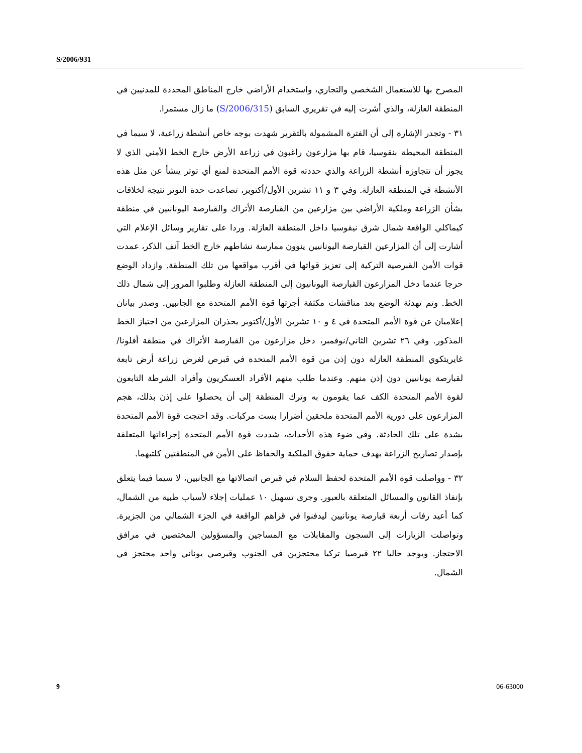S/2006/931
المصرح بها للاستعمال الشخصي والتجاري، واستخدام الأراضي خارج المناطق المحددة للمدنيين في المنطقة العازلة، والذي أشرت إليه في تقريري السابق (S/2006/315) ما زال مستمرا.
٣١ - وتجدر الإشارة إلى أن الفترة المشمولة بالتقرير شهدت بوجه خاص أنشطة زراعية، لا سيما في المنطقة المحيطة بنقوسيا، قام بها مزارعون راغبون في زراعة الأرض خارج الخط الأمني الذي لا يجوز أن تتجاوزه أنشطة الزراعة والذي حددته قوة الأمم المتحدة لمنع أي توتر ينشأ عن مثل هذه الأنشطة في المنطقة العازلة. وفي ٣ و ١١ تشرين الأول/أكتوبر، تصاعدت حدة التوتر نتيجة لخلافات بشأن الزراعة وملكية الأراضي بين مزارعين من القبارصة الأتراك والقبارصة اليونانيين في منطقة كيماكلي الواقعة شمال شرق نيقوسيا داخل المنطقة العازلة. وردا على تقارير وسائل الإعلام التي أشارت إلى أن المزارعين القبارصة اليونانيين ينوون ممارسة نشاطهم خارج الخط آنف الذكر، عمدت قوات الأمن القبرصية التركية إلى تعزيز قواتها في أقرب مواقعها من تلك المنطقة. وازداد الوضع حرجا عندما دخل المزارعون القبارصة اليونانيون إلى المنطقة العازلة وطلبوا المرور إلى شمال ذلك الخط. وتم تهدئة الوضع بعد مناقشات مكثفة أجرتها قوة الأمم المتحدة مع الجانبين. وصدر بيانان إعلاميان عن قوة الأمم المتحدة في ٤ و ١٠ تشرين الأول/أكتوبر يحذران المزارعين من اجتياز الخط المذكور. وفي ٢٦ تشرين الثاني/نوفمبر، دخل مزارعون من القبارصة الأتراك في منطقة أفلونا/غايريتكوي المنطقة العازلة دون إذن من قوة الأمم المتحدة في قبرص لغرض زراعة أرض تابعة لقبارصة يونانيين دون إذن منهم. وعندما طلب منهم الأفراد العسكريون وأفراد الشرطة التابعون لقوة الأمم المتحدة الكف عما يقومون به وترك المنطقة إلى أن يحصلوا على إذن بذلك، هجم المزارعون على دورية الأمم المتحدة ملحقين أضرارا بست مركبات. وقد احتجت قوة الأمم المتحدة بشدة على تلك الحادثة. وفي ضوء هذه الأحداث، شددت قوة الأمم المتحدة إجراءاتها المتعلقة بإصدار تصاريح الزراعة بهدف حماية حقوق الملكية والحفاظ على الأمن في المنطقتين كلتيهما.
٣٢ - وواصلت قوة الأمم المتحدة لحفظ السلام في قبرص اتصالاتها مع الجانبين، لا سيما فيما يتعلق بإنفاذ القانون والمسائل المتعلقة بالعبور. وجرى تسهيل ١٠ عمليات إجلاء لأسباب طبية من الشمال، كما أعيد رفات أربعة قبارصة يونانيين ليدفنوا في قراهم الواقعة في الجزء الشمالي من الجزيرة. وتواصلت الزيارات إلى السجون والمقابلات مع المساجين والمسؤولين المختصين في مرافق الاحتجاز. ويوجد حاليا ٢٢ قبرصيا تركيا محتجزين في الجنوب وقبرصي يوناني واحد محتجز في الشمال.
9 06-63000